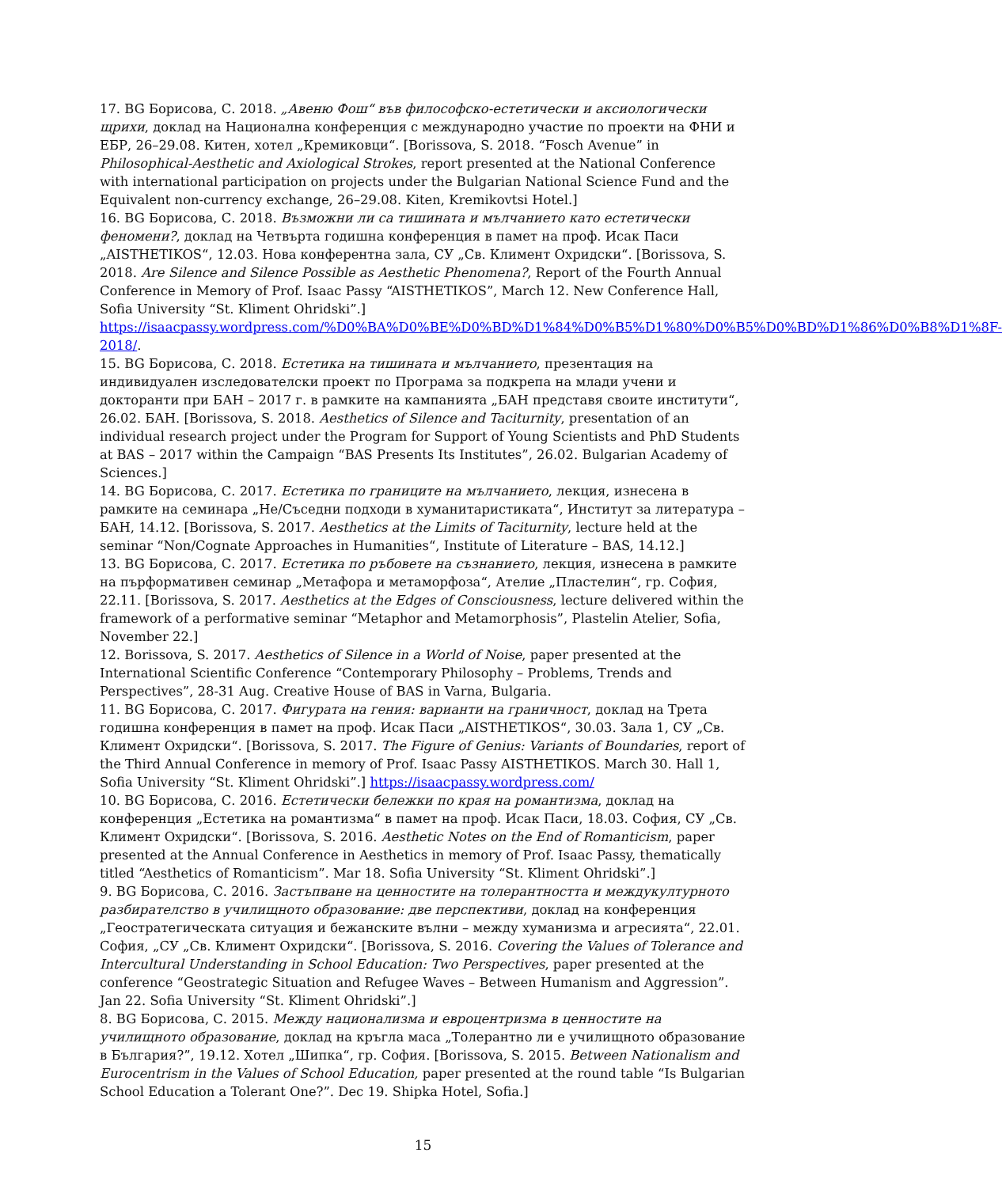17. BG Борисова, С. 2018. „Авеню Фош“ във философско-естетически и аксиологически щрихи, доклад на Национална конференция с международно участие по проекти на ФНИ и ЕБР, 26–29.08. Китен, хотел „Кремиковци“. [Borissova, S. 2018. “Fosch Avenue” in Philosophical-Aesthetic and Axiological Strokes, report presented at the National Conference with international participation on projects under the Bulgarian National Science Fund and the Equivalent non-currency exchange, 26–29.08. Kiten, Kremikovtsi Hotel.]
16. BG Борисова, С. 2018. Възможни ли са тишината и мълчанието като естетически феномени?, доклад на Четвърта годишна конференция в памет на проф. Исак Паси „AISTHETIKOS“, 12.03. Нова конферентна зала, СУ „Св. Климент Охридски“. [Borissova, S. 2018. Are Silence and Silence Possible as Aesthetic Phenomena?, Report of the Fourth Annual Conference in Memory of Prof. Isaac Passy “AISTHETIKOS”, March 12. New Conference Hall, Sofia University “St. Kliment Ohridski”.]
https://isaacpassy.wordpress.com/%D0%BA%D0%BE%D0%BD%D1%84%D0%B5%D1%80%D0%B5%D0%BD%D1%86%D0%B8%D1%8F-2018/.
15. BG Борисова, С. 2018. Естетика на тишината и мълчанието, презентация на индивидуален изследователски проект по Програма за подкрепа на млади учени и докторанти при БАН – 2017 г. в рамките на кампанията „БАН представя своите институти“, 26.02. БАН. [Borissova, S. 2018. Aesthetics of Silence and Taciturnity, presentation of an individual research project under the Program for Support of Young Scientists and PhD Students at BAS – 2017 within the Campaign “BAS Presents Its Institutes”, 26.02. Bulgarian Academy of Sciences.]
14. BG Борисова, С. 2017. Естетика по границите на мълчанието, лекция, изнесена в рамките на семинара „Не/Съседни подходи в хуманитаристиката“, Институт за литература – БАН, 14.12. [Borissova, S. 2017. Aesthetics at the Limits of Taciturnity, lecture held at the seminar “Non/Cognate Approaches in Humanities“, Institute of Literature – BAS, 14.12.]
13. BG Борисова, С. 2017. Естетика по ръбовете на съзнанието, лекция, изнесена в рамките на пърформативен семинар „Метафора и метаморфоза“, Ателие „Пластелин“, гр. София, 22.11. [Borissova, S. 2017. Aesthetics at the Edges of Consciousness, lecture delivered within the framework of a performative seminar “Metaphor and Metamorphosis”, Plastelin Atelier, Sofia, November 22.]
12. Borissova, S. 2017. Aesthetics of Silence in a World of Noise, paper presented at the International Scientific Conference “Contemporary Philosophy – Problems, Trends and Perspectives”, 28-31 Aug. Creative House of BAS in Varna, Bulgaria.
11. BG Борисова, С. 2017. Фигурата на гения: варианти на граничност, доклад на Трета годишна конференция в памет на проф. Исак Паси „AISTHETIKOS“, 30.03. Зала 1, СУ „Св. Климент Охридски“. [Borissova, S. 2017. The Figure of Genius: Variants of Boundaries, report of the Third Annual Conference in memory of Prof. Isaac Passy AISTHETIKOS. March 30. Hall 1, Sofia University “St. Kliment Ohridski”.] https://isaacpassy.wordpress.com/
10. BG Борисова, С. 2016. Естетически бележки по края на романтизма, доклад на конференция „Естетика на романтизма“ в памет на проф. Исак Паси, 18.03. София, СУ „Св. Климент Охридски“. [Borissova, S. 2016. Aesthetic Notes on the End of Romanticism, paper presented at the Annual Conference in Aesthetics in memory of Prof. Isaac Passy, thematically titled “Aesthetics of Romanticism”. Mar 18. Sofia University “St. Kliment Ohridski”.]
9. BG Борисова, С. 2016. Застъпване на ценностите на толерантността и междукултурното разбирателство в училищното образование: две перспективи, доклад на конференция „Геостратегическата ситуация и бежанските вълни – между хуманизма и агресията“, 22.01. София, „СУ „Св. Климент Охридски“. [Borissova, S. 2016. Covering the Values of Tolerance and Intercultural Understanding in School Education: Two Perspectives, paper presented at the conference “Geostrategic Situation and Refugee Waves – Between Humanism and Aggression”. Jan 22. Sofia University “St. Kliment Ohridski”.]
8. BG Борисова, С. 2015. Между национализма и евроцентризма в ценностите на училищното образование, доклад на кръгла маса „Толерантно ли е училищното образование в България?”, 19.12. Хотел „Шипка“, гр. София. [Borissova, S. 2015. Between Nationalism and Eurocentrism in the Values of School Education, paper presented at the round table “Is Bulgarian School Education a Tolerant One?”. Dec 19. Shipka Hotel, Sofia.]
15